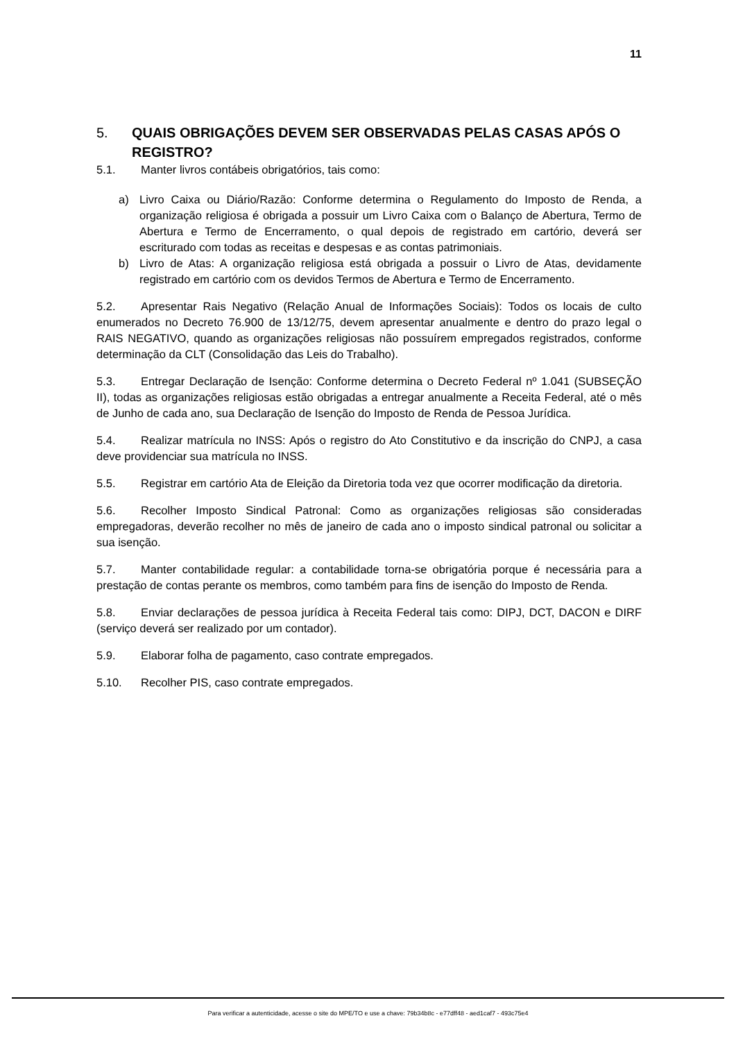11
5. QUAIS OBRIGAÇÕES DEVEM SER OBSERVADAS PELAS CASAS APÓS O REGISTRO?
5.1. Manter livros contábeis obrigatórios, tais como:
a) Livro Caixa ou Diário/Razão: Conforme determina o Regulamento do Imposto de Renda, a organização religiosa é obrigada a possuir um Livro Caixa com o Balanço de Abertura, Termo de Abertura e Termo de Encerramento, o qual depois de registrado em cartório, deverá ser escriturado com todas as receitas e despesas e as contas patrimoniais.
b) Livro de Atas: A organização religiosa está obrigada a possuir o Livro de Atas, devidamente registrado em cartório com os devidos Termos de Abertura e Termo de Encerramento.
5.2. Apresentar Rais Negativo (Relação Anual de Informações Sociais): Todos os locais de culto enumerados no Decreto 76.900 de 13/12/75, devem apresentar anualmente e dentro do prazo legal o RAIS NEGATIVO, quando as organizações religiosas não possuírem empregados registrados, conforme determinação da CLT (Consolidação das Leis do Trabalho).
5.3. Entregar Declaração de Isenção: Conforme determina o Decreto Federal nº 1.041 (SUBSEÇÃO II), todas as organizações religiosas estão obrigadas a entregar anualmente a Receita Federal, até o mês de Junho de cada ano, sua Declaração de Isenção do Imposto de Renda de Pessoa Jurídica.
5.4. Realizar matrícula no INSS: Após o registro do Ato Constitutivo e da inscrição do CNPJ, a casa deve providenciar sua matrícula no INSS.
5.5. Registrar em cartório Ata de Eleição da Diretoria toda vez que ocorrer modificação da diretoria.
5.6. Recolher Imposto Sindical Patronal: Como as organizações religiosas são consideradas empregadoras, deverão recolher no mês de janeiro de cada ano o imposto sindical patronal ou solicitar a sua isenção.
5.7. Manter contabilidade regular: a contabilidade torna-se obrigatória porque é necessária para a prestação de contas perante os membros, como também para fins de isenção do Imposto de Renda.
5.8. Enviar declarações de pessoa jurídica à Receita Federal tais como: DIPJ, DCT, DACON e DIRF (serviço deverá ser realizado por um contador).
5.9. Elaborar folha de pagamento, caso contrate empregados.
5.10. Recolher PIS, caso contrate empregados.
Para verificar a autenticidade, acesse o site do MPE/TO e use a chave: 79b34b8c - e77dff48 - aed1caf7 - 493c75e4